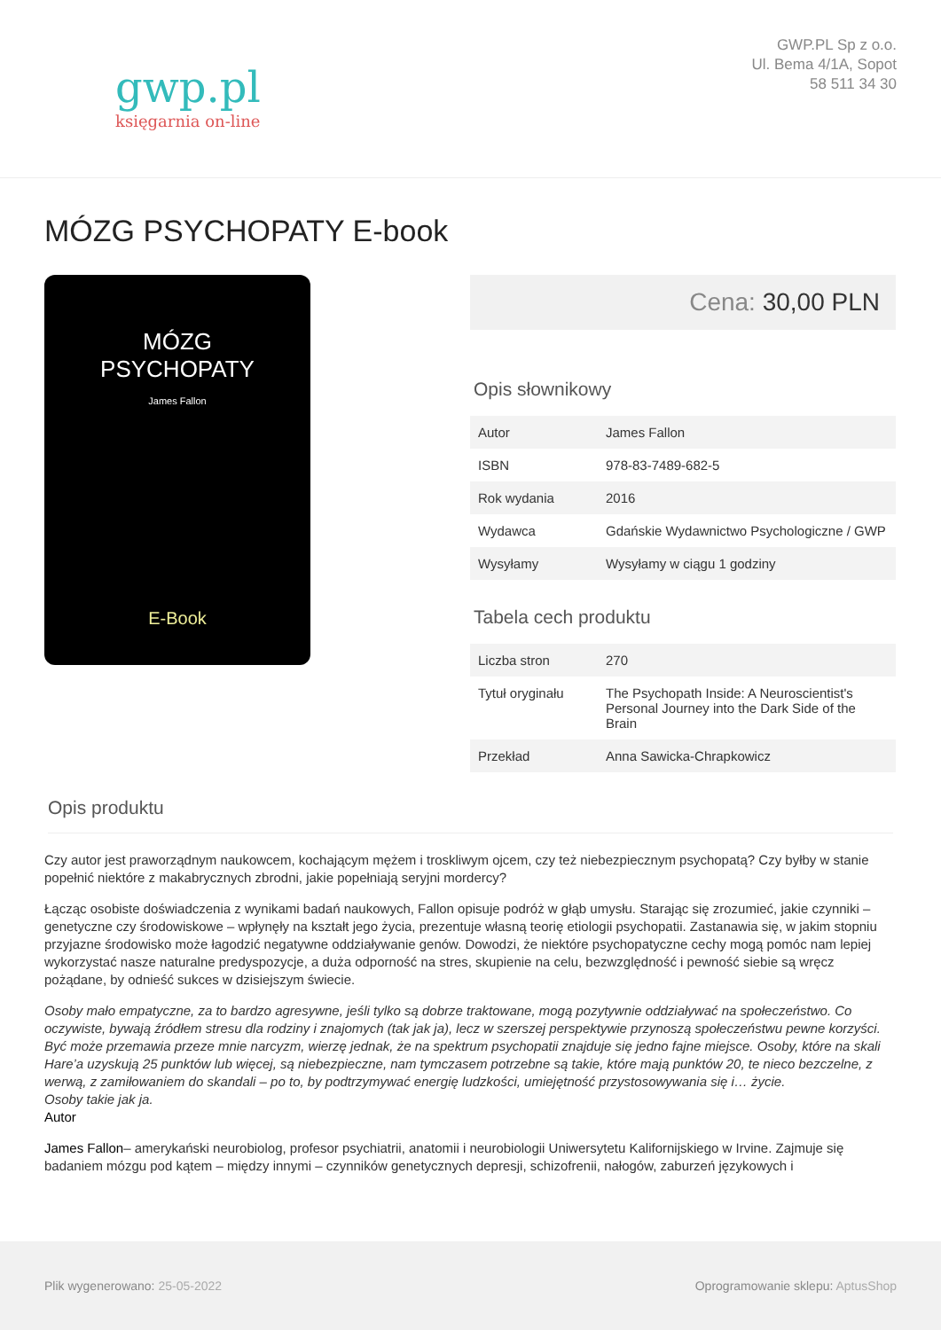gwp.pl
księgarnia on-line
GWP.PL Sp z o.o.
Ul. Bema 4/1A, Sopot
58 511 34 30
MÓZG PSYCHOPATY E-book
MÓZG
PSYCHOPATY
James Fallon
E-Book
Cena: 30,00 PLN
Opis słownikowy
| Autor | James Fallon |
| ISBN | 978-83-7489-682-5 |
| Rok wydania | 2016 |
| Wydawca | Gdańskie Wydawnictwo Psychologiczne / GWP |
| Wysyłamy | Wysyłamy w ciągu 1 godziny |
Tabela cech produktu
| Liczba stron | 270 |
| Tytuł oryginału | The Psychopath Inside: A Neuroscientist's Personal Journey into the Dark Side of the Brain |
| Przekład | Anna Sawicka-Chrapkowicz |
Opis produktu
Czy autor jest praworządnym naukowcem, kochającym mężem i troskliwym ojcem, czy też niebezpiecznym psychopatą? Czy byłby w stanie popełnić niektóre z makabrycznych zbrodni, jakie popełniają seryjni mordercy?
Łącząc osobiste doświadczenia z wynikami badań naukowych, Fallon opisuje podróż w głąb umysłu. Starając się zrozumieć, jakie czynniki – genetyczne czy środowiskowe – wpłynęły na kształt jego życia, prezentuje własną teorię etiologii psychopatii. Zastanawia się, w jakim stopniu przyjazne środowisko może łagodzić negatywne oddziaływanie genów. Dowodzi, że niektóre psychopatyczne cechy mogą pomóc nam lepiej wykorzystać nasze naturalne predyspozycje, a duża odporność na stres, skupienie na celu, bezwzględność i pewność siebie są wręcz pożądane, by odnieść sukces w dzisiejszym świecie.
Osoby mało empatyczne, za to bardzo agresywne, jeśli tylko są dobrze traktowane, mogą pozytywnie oddziaływać na społeczeństwo. Co oczywiste, bywają źródłem stresu dla rodziny i znajomych (tak jak ja), lecz w szerszej perspektywie przynoszą społeczeństwu pewne korzyści. Być może przemawia przeze mnie narcyzm, wierzę jednak, że na spektrum psychopatii znajduje się jedno fajne miejsce. Osoby, które na skali Hare’a uzyskują 25 punktów lub więcej, są niebezpieczne, nam tymczasem potrzebne są takie, które mają punktów 20, te nieco bezczelne, z werwą, z zamiłowaniem do skandali – po to, by podtrzymywać energię ludzkości, umiejętność przystosowywania się i… życie.
Osoby takie jak ja.
Autor
James Fallon– amerykański neurobiolog, profesor psychiatrii, anatomii i neurobiologii Uniwersytetu Kalifornijskiego w Irvine. Zajmuje się badaniem mózgu pod kątem – między innymi – czynników genetycznych depresji, schizofrenii, nałogów, zaburzeń językowych i
Plik wygenerowano: 25-05-2022 Oprogramowanie sklepu: AptusShop